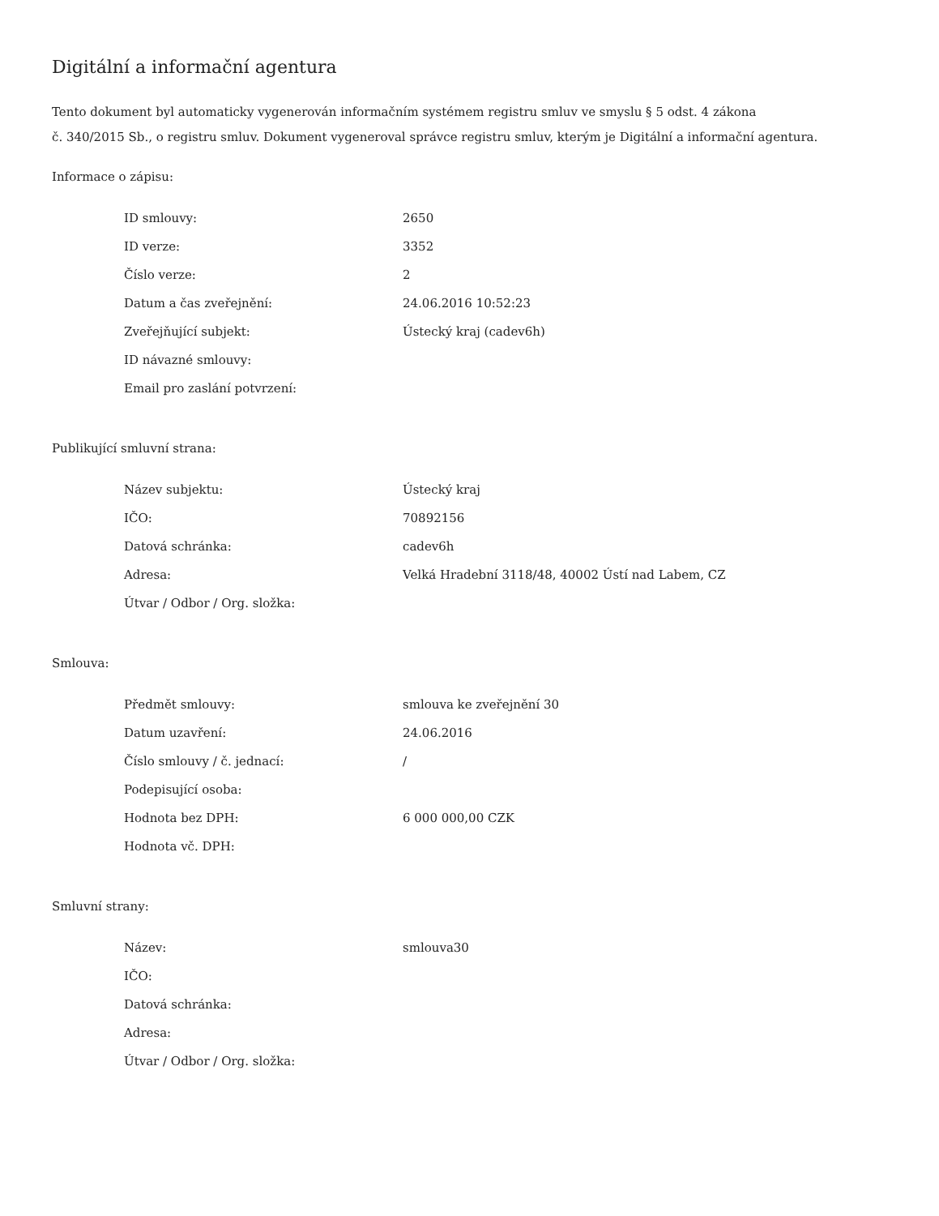Digitální a informační agentura
Tento dokument byl automaticky vygenerován informačním systémem registru smluv ve smyslu § 5 odst. 4 zákona
č. 340/2015 Sb., o registru smluv. Dokument vygeneroval správce registru smluv, kterým je Digitální a informační agentura.
Informace o zápisu:
| ID smlouvy: | 2650 |
| ID verze: | 3352 |
| Číslo verze: | 2 |
| Datum a čas zveřejnění: | 24.06.2016 10:52:23 |
| Zveřejňující subjekt: | Ústecký kraj (cadev6h) |
| ID návazné smlouvy: | |
| Email pro zaslání potvrzení: | |
Publikující smluvní strana:
| Název subjektu: | Ústecký kraj |
| IČO: | 70892156 |
| Datová schránka: | cadev6h |
| Adresa: | Velká Hradební 3118/48, 40002 Ústí nad Labem, CZ |
| Útvar / Odbor / Org. složka: | |
Smlouva:
| Předmět smlouvy: | smlouva ke zveřejnění 30 |
| Datum uzavření: | 24.06.2016 |
| Číslo smlouvy / č. jednací: | / |
| Podepisující osoba: | |
| Hodnota bez DPH: | 6 000 000,00 CZK |
| Hodnota vč. DPH: | |
Smluvní strany:
| Název: | smlouva30 |
| IČO: | |
| Datová schránka: | |
| Adresa: | |
| Útvar / Odbor / Org. složka: | |